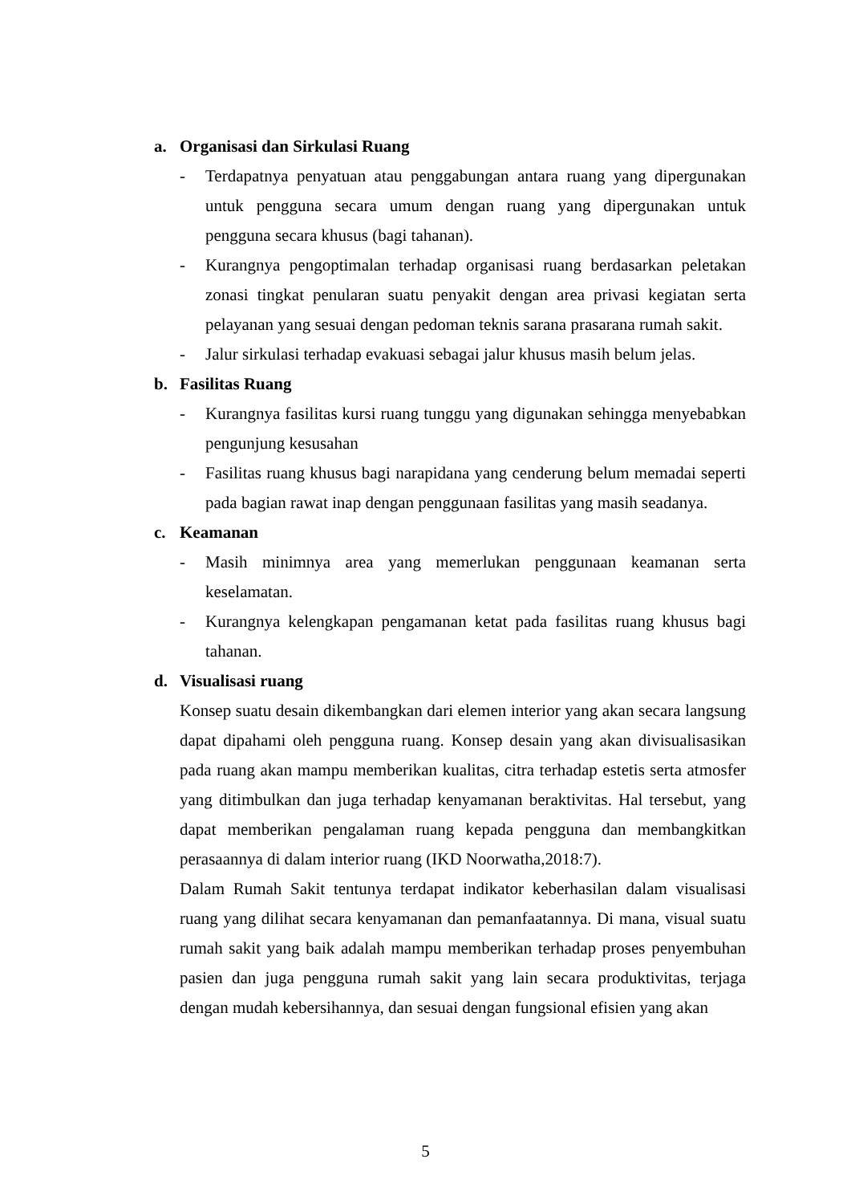a. Organisasi dan Sirkulasi Ruang
- Terdapatnya penyatuan atau penggabungan antara ruang yang dipergunakan untuk pengguna secara umum dengan ruang yang dipergunakan untuk pengguna secara khusus (bagi tahanan).
- Kurangnya pengoptimalan terhadap organisasi ruang berdasarkan peletakan zonasi tingkat penularan suatu penyakit dengan area privasi kegiatan serta pelayanan yang sesuai dengan pedoman teknis sarana prasarana rumah sakit.
- Jalur sirkulasi terhadap evakuasi sebagai jalur khusus masih belum jelas.
b. Fasilitas Ruang
- Kurangnya fasilitas kursi ruang tunggu yang digunakan sehingga menyebabkan pengunjung kesusahan
- Fasilitas ruang khusus bagi narapidana yang cenderung belum memadai seperti pada bagian rawat inap dengan penggunaan fasilitas yang masih seadanya.
c. Keamanan
- Masih minimnya area yang memerlukan penggunaan keamanan serta keselamatan.
- Kurangnya kelengkapan pengamanan ketat pada fasilitas ruang khusus bagi tahanan.
d. Visualisasi ruang
Konsep suatu desain dikembangkan dari elemen interior yang akan secara langsung dapat dipahami oleh pengguna ruang. Konsep desain yang akan divisualisasikan pada ruang akan mampu memberikan kualitas, citra terhadap estetis serta atmosfer yang ditimbulkan dan juga terhadap kenyamanan beraktivitas. Hal tersebut, yang dapat memberikan pengalaman ruang kepada pengguna dan membangkitkan perasaannya di dalam interior ruang (IKD Noorwatha,2018:7).
Dalam Rumah Sakit tentunya terdapat indikator keberhasilan dalam visualisasi ruang yang dilihat secara kenyamanan dan pemanfaatannya. Di mana, visual suatu rumah sakit yang baik adalah mampu memberikan terhadap proses penyembuhan pasien dan juga pengguna rumah sakit yang lain secara produktivitas, terjaga dengan mudah kebersihannya, dan sesuai dengan fungsional efisien yang akan
5